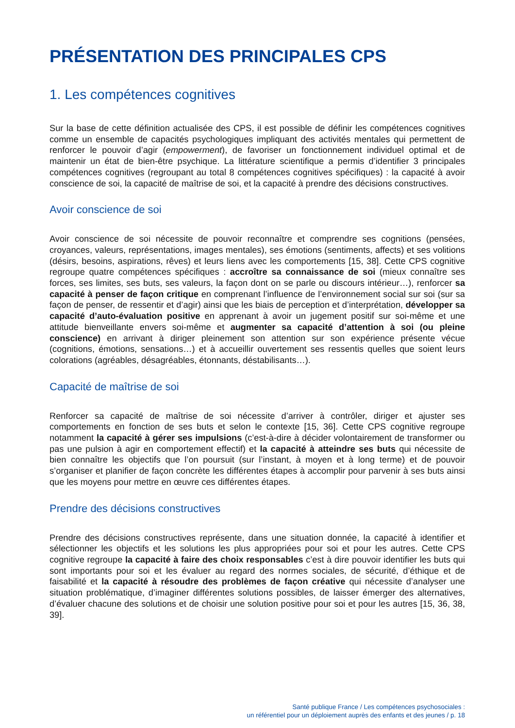PRÉSENTATION DES PRINCIPALES CPS
1. Les compétences cognitives
Sur la base de cette définition actualisée des CPS, il est possible de définir les compétences cognitives comme un ensemble de capacités psychologiques impliquant des activités mentales qui permettent de renforcer le pouvoir d’agir (empowerment), de favoriser un fonctionnement individuel optimal et de maintenir un état de bien-être psychique. La littérature scientifique a permis d’identifier 3 principales compétences cognitives (regroupant au total 8 compétences cognitives spécifiques) : la capacité à avoir conscience de soi, la capacité de maîtrise de soi, et la capacité à prendre des décisions constructives.
Avoir conscience de soi
Avoir conscience de soi nécessite de pouvoir reconnaître et comprendre ses cognitions (pensées, croyances, valeurs, représentations, images mentales), ses émotions (sentiments, affects) et ses volitions (désirs, besoins, aspirations, rêves) et leurs liens avec les comportements [15, 38]. Cette CPS cognitive regroupe quatre compétences spécifiques : accroître sa connaissance de soi (mieux connaître ses forces, ses limites, ses buts, ses valeurs, la façon dont on se parle ou discours intérieur…), renforcer sa capacité à penser de façon critique en comprenant l’influence de l’environnement social sur soi (sur sa façon de penser, de ressentir et d’agir) ainsi que les biais de perception et d’interprétation, développer sa capacité d’auto-évaluation positive en apprenant à avoir un jugement positif sur soi-même et une attitude bienveillante envers soi-même et augmenter sa capacité d’attention à soi (ou pleine conscience) en arrivant à diriger pleinement son attention sur son expérience présente vécue (cognitions, émotions, sensations…) et à accueillir ouvertement ses ressentis quelles que soient leurs colorations (agréables, désagréables, étonnants, déstabilisants…).
Capacité de maîtrise de soi
Renforcer sa capacité de maîtrise de soi nécessite d’arriver à contrôler, diriger et ajuster ses comportements en fonction de ses buts et selon le contexte [15, 36]. Cette CPS cognitive regroupe notamment la capacité à gérer ses impulsions (c’est-à-dire à décider volontairement de transformer ou pas une pulsion à agir en comportement effectif) et la capacité à atteindre ses buts qui nécessite de bien connaître les objectifs que l’on poursuit (sur l’instant, à moyen et à long terme) et de pouvoir s’organiser et planifier de façon concrète les différentes étapes à accomplir pour parvenir à ses buts ainsi que les moyens pour mettre en œuvre ces différentes étapes.
Prendre des décisions constructives
Prendre des décisions constructives représente, dans une situation donnée, la capacité à identifier et sélectionner les objectifs et les solutions les plus appropriées pour soi et pour les autres. Cette CPS cognitive regroupe la capacité à faire des choix responsables c’est à dire pouvoir identifier les buts qui sont importants pour soi et les évaluer au regard des normes sociales, de sécurité, d’éthique et de faisabilité et la capacité à résoudre des problèmes de façon créative qui nécessite d’analyser une situation problématique, d’imaginer différentes solutions possibles, de laisser émerger des alternatives, d’évaluer chacune des solutions et de choisir une solution positive pour soi et pour les autres [15, 36, 38, 39].
Santé publique France / Les compétences psychosociales :
un référentiel pour un déploiement auprès des enfants et des jeunes / p. 18